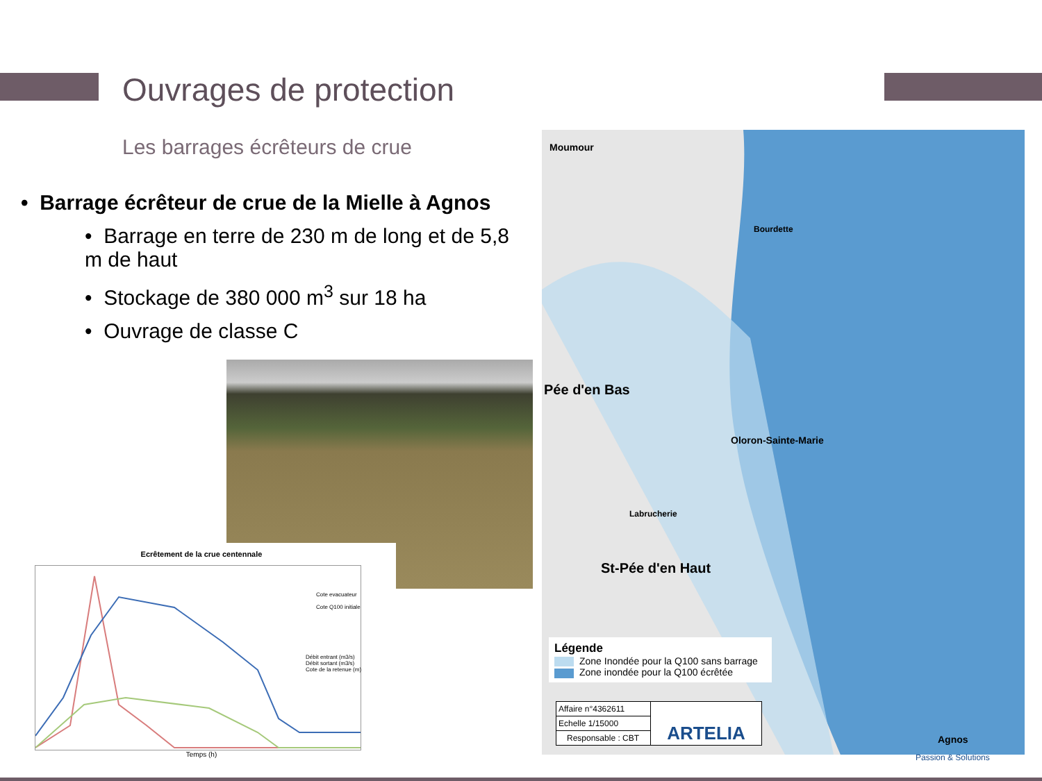Ouvrages de protection
Les barrages écrêteurs de crue
• Barrage écrêteur de crue de la Mielle à Agnos
• Barrage en terre de 230 m de long et de 5,8 m de haut
• Stockage de 380 000 m<sup>3</sup> sur 18 ha
• Ouvrage de classe C
Ecrêtement de la crue centennale
Temps (h)
Débit entrant (m3/s)
Débit sortant (m3/s)
Cote de la retenue (m)
Cote evacuateur
Cote Q100 initiale
Moumour
Pée d'en Bas
Oloron-Sainte-Marie
Bourdette
Labrucherie
St-Pée d'en Haut
Agnos
Légende
Zone Inondée pour la Q100 sans barrage
Zone inondée pour la Q100 écrêtée
Affaire n°4362611
Echelle 1/15000
Responsable : CBT
ARTELIA
Passion & Solutions